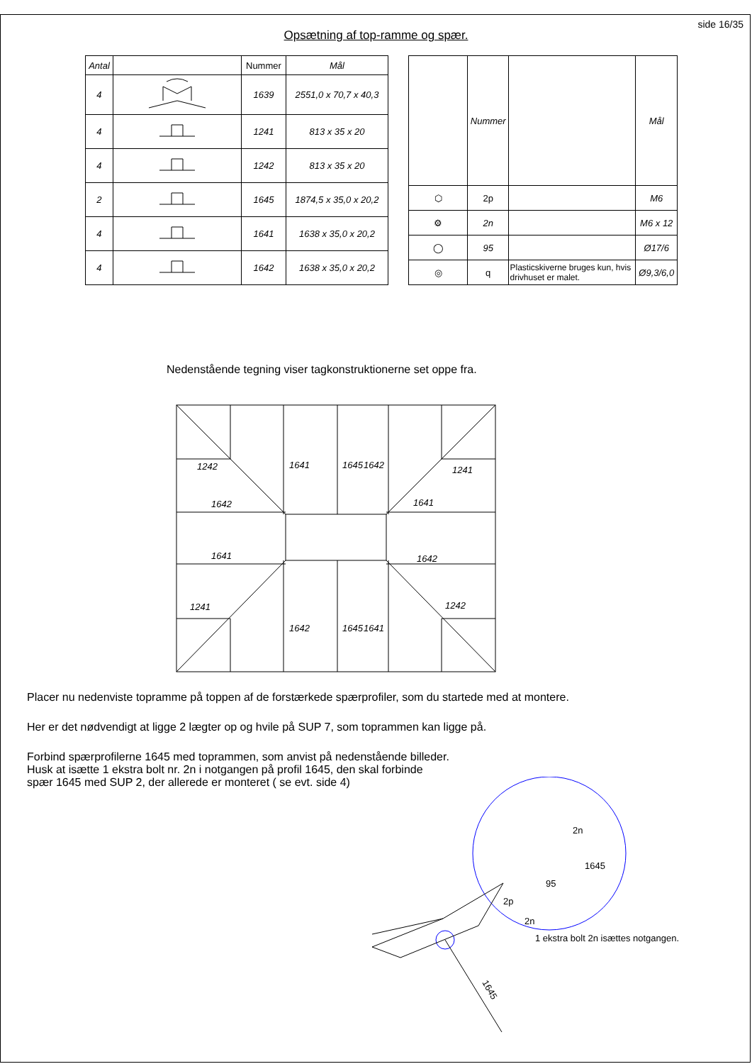side 16/35
Opsætning af top-ramme og spær.
| Antal | | Nummer | Mål |
| --- | --- | --- | --- |
| 4 | | 1639 | 2551,0 x 70,7 x 40,3 |
| 4 | | 1241 | 813 x 35 x 20 |
| 4 | | 1242 | 813 x 35 x 20 |
| 2 | | 1645 | 1874,5 x 35,0 x 20,2 |
| 4 | | 1641 | 1638 x 35,0 x 20,2 |
| 4 | | 1642 | 1638 x 35,0 x 20,2 |
| | Nummer | | Mål |
| --- | --- | --- | --- |
| ⬡ | 2p | | M6 |
| ⚙ | 2n | | M6 x 12 |
| ◯ | 95 | | Ø17/6 |
| ◎ | q | Plasticskiverne bruges kun, hvis drivhuset er malet. | Ø9,3/6,0 |
Nedenstående tegning viser tagkonstruktionerne set oppe fra.
1242
1642
1641
1241
1241
1641
1642
1242
1641
1645
1642
1642
1645
1641
Placer nu nedenviste topramme på toppen af de forstærkede spærprofiler, som du startede med at montere.
Her er det nødvendigt at ligge 2 lægter op og hvile på SUP 7, som toprammen kan ligge på.
Forbind spærprofilerne 1645 med toprammen, som anvist på nedenstående billeder.
Husk at isætte 1 ekstra bolt nr. 2n i notgangen på profil 1645, den skal forbinde
spær 1645 med SUP 2, der allerede er monteret ( se evt. side 4)
2n
1645
95
2p
2n
1 ekstra bolt 2n isættes notgangen.
1645